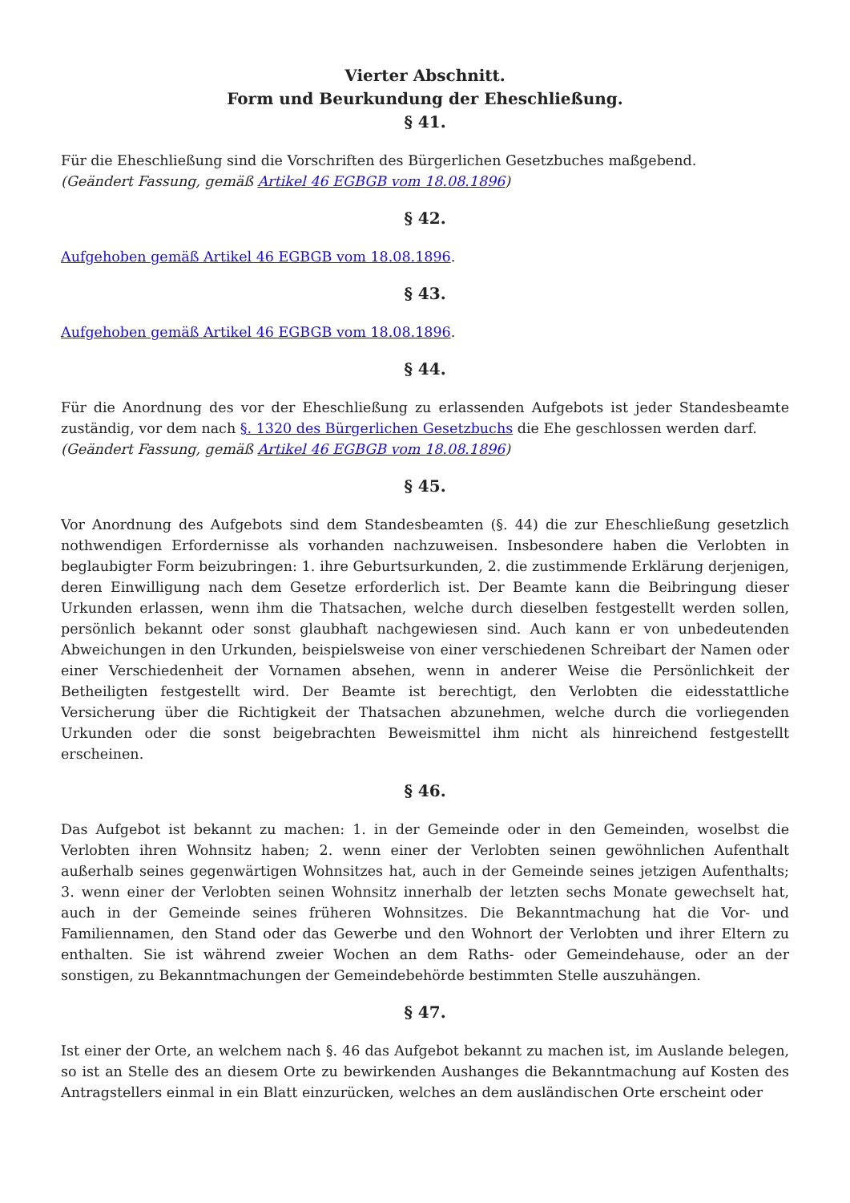Vierter Abschnitt.
Form und Beurkundung der Eheschließung.
§ 41.
Für die Eheschließung sind die Vorschriften des Bürgerlichen Gesetzbuches maßgebend.
(Geändert Fassung, gemäß Artikel 46 EGBGB vom 18.08.1896)
§ 42.
Aufgehoben gemäß Artikel 46 EGBGB vom 18.08.1896.
§ 43.
Aufgehoben gemäß Artikel 46 EGBGB vom 18.08.1896.
§ 44.
Für die Anordnung des vor der Eheschließung zu erlassenden Aufgebots ist jeder Standesbeamte zuständig, vor dem nach §. 1320 des Bürgerlichen Gesetzbuchs die Ehe geschlossen werden darf.
(Geändert Fassung, gemäß Artikel 46 EGBGB vom 18.08.1896)
§ 45.
Vor Anordnung des Aufgebots sind dem Standesbeamten (§. 44) die zur Eheschließung gesetzlich nothwendigen Erfordernisse als vorhanden nachzuweisen. Insbesondere haben die Verlobten in beglaubigter Form beizubringen: 1. ihre Geburtsurkunden, 2. die zustimmende Erklärung derjenigen, deren Einwilligung nach dem Gesetze erforderlich ist. Der Beamte kann die Beibringung dieser Urkunden erlassen, wenn ihm die Thatsachen, welche durch dieselben festgestellt werden sollen, persönlich bekannt oder sonst glaubhaft nachgewiesen sind. Auch kann er von unbedeutenden Abweichungen in den Urkunden, beispielsweise von einer verschiedenen Schreibart der Namen oder einer Verschiedenheit der Vornamen absehen, wenn in anderer Weise die Persönlichkeit der Betheiligten festgestellt wird. Der Beamte ist berechtigt, den Verlobten die eidesstattliche Versicherung über die Richtigkeit der Thatsachen abzunehmen, welche durch die vorliegenden Urkunden oder die sonst beigebrachten Beweismittel ihm nicht als hinreichend festgestellt erscheinen.
§ 46.
Das Aufgebot ist bekannt zu machen: 1. in der Gemeinde oder in den Gemeinden, woselbst die Verlobten ihren Wohnsitz haben; 2. wenn einer der Verlobten seinen gewöhnlichen Aufenthalt außerhalb seines gegenwärtigen Wohnsitzes hat, auch in der Gemeinde seines jetzigen Aufenthalts; 3. wenn einer der Verlobten seinen Wohnsitz innerhalb der letzten sechs Monate gewechselt hat, auch in der Gemeinde seines früheren Wohnsitzes. Die Bekanntmachung hat die Vor- und Familiennamen, den Stand oder das Gewerbe und den Wohnort der Verlobten und ihrer Eltern zu enthalten. Sie ist während zweier Wochen an dem Raths- oder Gemeindehause, oder an der sonstigen, zu Bekanntmachungen der Gemeindebehörde bestimmten Stelle auszuhängen.
§ 47.
Ist einer der Orte, an welchem nach §. 46 das Aufgebot bekannt zu machen ist, im Auslande belegen, so ist an Stelle des an diesem Orte zu bewirkenden Aushanges die Bekanntmachung auf Kosten des Antragstellers einmal in ein Blatt einzurücken, welches an dem ausländischen Orte erscheint oder